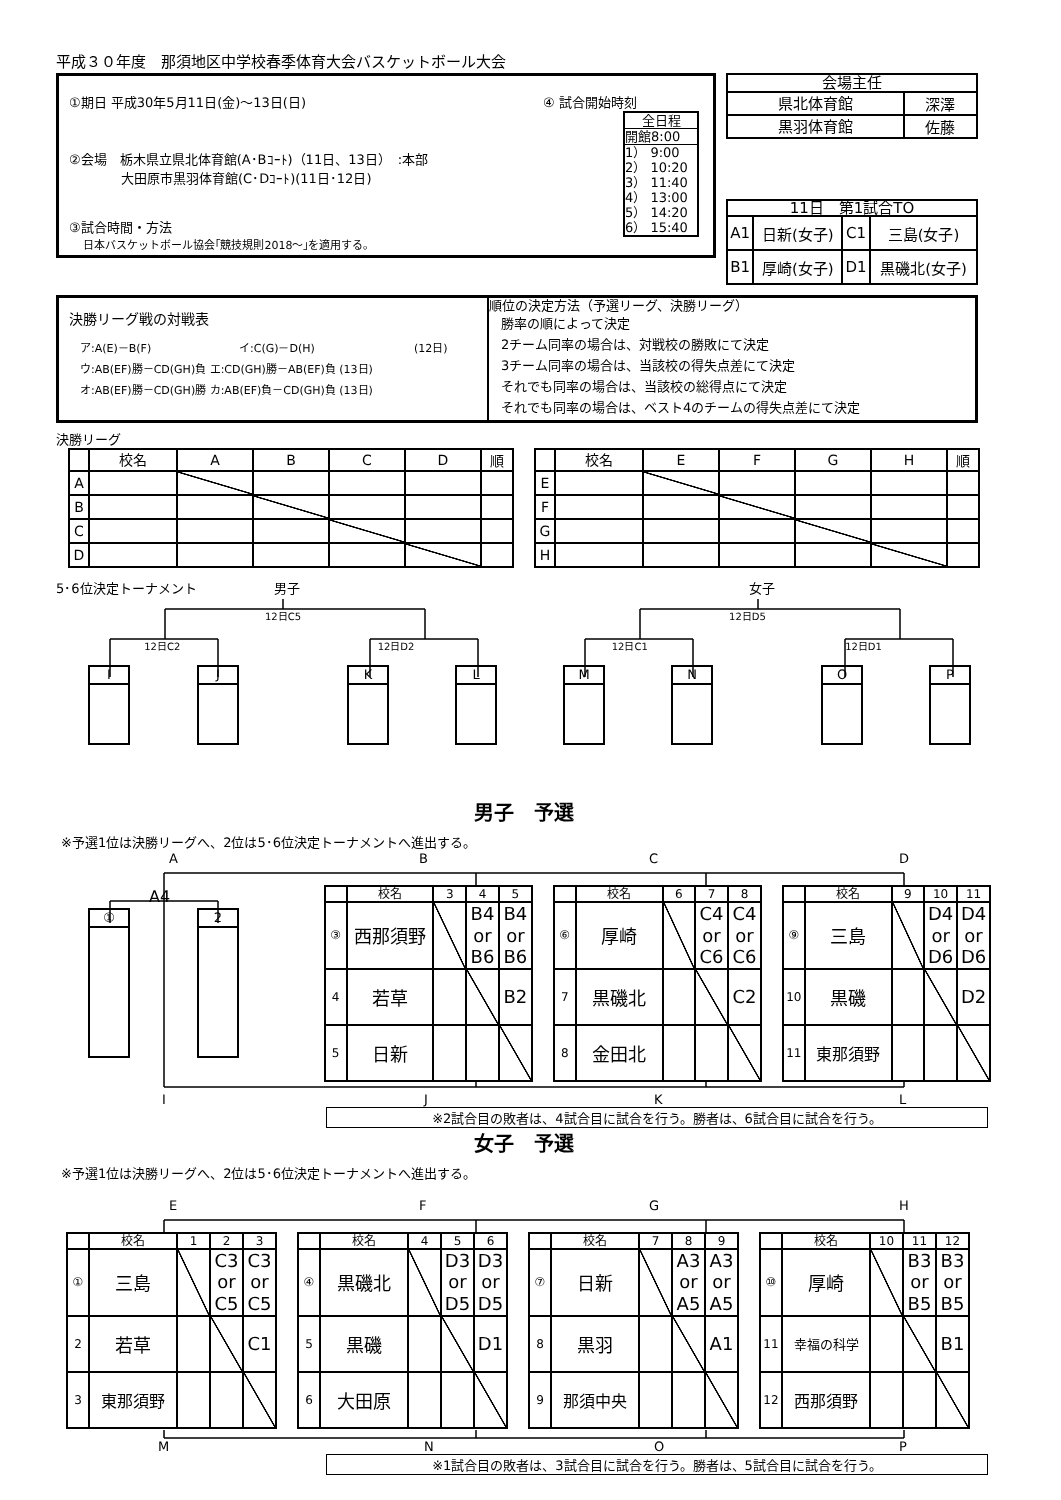平成３０年度　那須地区中学校春季体育大会バスケットボール大会
①期日 平成30年5月11日(金)～13日(日)
②会場　栃木県立県北体育館(A･Bｺｰﾄ)（11日、13日）　:本部
　　　　大田原市黒羽体育館(C･Dｺｰﾄ)(11日･12日)
③試合時間・方法
　 日本バスケットボール協会｢競技規則2018～｣を適用する。
④ 試合開始時刻
全日程
開館8:00
1） 9:00
2） 10:20
3） 11:40
4） 13:00
5） 14:20
6） 15:40
| 会場主任 | |
| 県北体育館 | 深澤 |
| 黒羽体育館 | 佐藤 |
| 11日 第1試合TO | | | |
| A1 | 日新(女子) | C1 | 三島(女子) |
| B1 | 厚崎(女子) | D1 | 黒磯北(女子) |
決勝リーグ戦の対戦表
　ア:A(E)－B(F) イ:C(G)－D(H) (12日)
　ウ:AB(EF)勝－CD(GH)負 エ:CD(GH)勝－AB(EF)負 (13日)
　オ:AB(EF)勝－CD(GH)勝 カ:AB(EF)負－CD(GH)負 (13日)
順位の決定方法（予選リーグ、決勝リーグ）
勝率の順によって決定
2チーム同率の場合は、対戦校の勝敗にて決定
3チーム同率の場合は、当該校の得失点差にて決定
それでも同率の場合は、当該校の総得点にて決定
それでも同率の場合は、ベスト4のチームの得失点差にて決定
決勝リーグ
| | 校名 | A | B | C | D | 順 |
| --- | --- | --- | --- | --- | --- | --- |
| A | | | | | | |
| B | | | | | | |
| C | | | | | | |
| D | | | | | | |
| | 校名 | E | F | G | H | 順 |
| --- | --- | --- | --- | --- | --- | --- |
| E | | | | | | |
| F | | | | | | |
| G | | | | | | |
| H | | | | | | |
5･6位決定トーナメント 男子 女子
12日C5 12日D5
12日C2 12日D2 12日C1 12日D1
I J K L M N O P
男子　予選
※予選1位は決勝リーグへ、2位は5･6位決定トーナメントへ進出する。
ABCD
A4
① 2
| | 校名 | 3 | 4 | 5 |
| --- | --- | --- | --- | --- |
| ③ | 西那須野 | | B4 or B6 | B4 or B6 |
| 4 | 若草 | | | B2 |
| 5 | 日新 | | | |
| | 校名 | 6 | 7 | 8 |
| --- | --- | --- | --- | --- |
| ⑥ | 厚崎 | | C4 or C6 | C4 or C6 |
| 7 | 黒磯北 | | | C2 |
| 8 | 金田北 | | | |
| | 校名 | 9 | 10 | 11 |
| --- | --- | --- | --- | --- |
| ⑨ | 三島 | | D4 or D6 | D4 or D6 |
| 10 | 黒磯 | | | D2 |
| 11 | 東那須野 | | | |
IJKL
※2試合目の敗者は、4試合目に試合を行う。勝者は、6試合目に試合を行う。
女子　予選
※予選1位は決勝リーグへ、2位は5･6位決定トーナメントへ進出する。
EFGH
| | 校名 | 1 | 2 | 3 |
| --- | --- | --- | --- | --- |
| ① | 三島 | | C3 or C5 | C3 or C5 |
| 2 | 若草 | | | C1 |
| 3 | 東那須野 | | | |
| | 校名 | 4 | 5 | 6 |
| --- | --- | --- | --- | --- |
| ④ | 黒磯北 | | D3 or D5 | D3 or D5 |
| 5 | 黒磯 | | | D1 |
| 6 | 大田原 | | | |
| | 校名 | 7 | 8 | 9 |
| --- | --- | --- | --- | --- |
| ⑦ | 日新 | | A3 or A5 | A3 or A5 |
| 8 | 黒羽 | | | A1 |
| 9 | 那須中央 | | | |
| | 校名 | 10 | 11 | 12 |
| --- | --- | --- | --- | --- |
| ⑩ | 厚崎 | | B3 or B5 | B3 or B5 |
| 11 | 幸福の科学 | | | B1 |
| 12 | 西那須野 | | | |
MNOP
※1試合目の敗者は、3試合目に試合を行う。勝者は、5試合目に試合を行う。